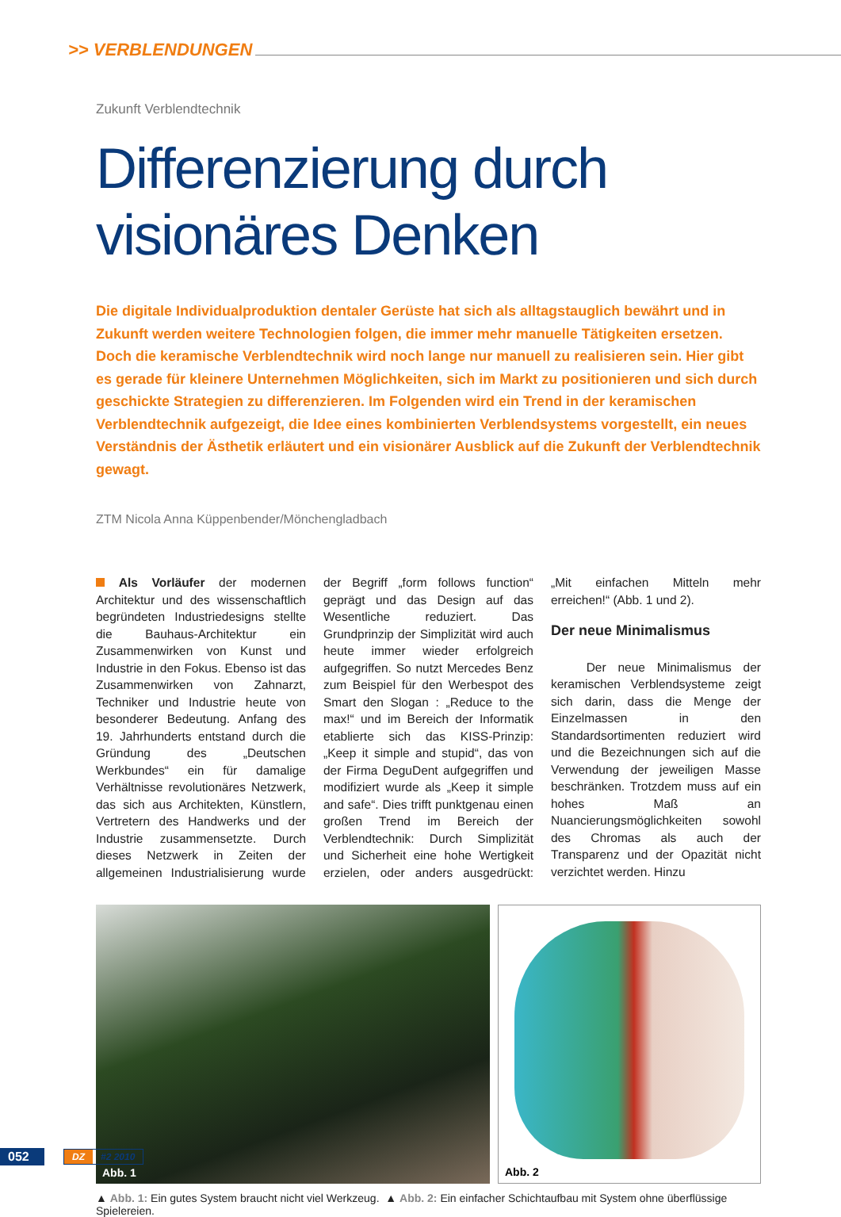>> VERBLENDUNGEN
Zukunft Verblendtechnik
Differenzierung durch visionäres Denken
Die digitale Individualproduktion dentaler Gerüste hat sich als alltagstauglich bewährt und in Zukunft werden weitere Technologien folgen, die immer mehr manuelle Tätigkeiten ersetzen. Doch die keramische Verblendtechnik wird noch lange nur manuell zu realisieren sein. Hier gibt es gerade für kleinere Unternehmen Möglichkeiten, sich im Markt zu positionieren und sich durch geschickte Strategien zu differenzieren. Im Folgenden wird ein Trend in der keramischen Verblendtechnik aufgezeigt, die Idee eines kombinierten Verblendsystems vorgestellt, ein neues Verständnis der Ästhetik erläutert und ein visionärer Ausblick auf die Zukunft der Verblendtechnik gewagt.
ZTM Nicola Anna Küppenbender/Mönchengladbach
Als Vorläufer der modernen Architektur und des wissenschaftlich begründeten Industriedesigns stellte die Bauhaus-Architektur ein Zusammenwirken von Kunst und Industrie in den Fokus. Ebenso ist das Zusammenwirken von Zahnarzt, Techniker und Industrie heute von besonderer Bedeutung. Anfang des 19. Jahrhunderts entstand durch die Gründung des „Deutschen Werkbundes“ ein für damalige Verhältnisse revolutionäres Netzwerk, das sich aus Architekten, Künstlern, Vertretern des Handwerks und der Industrie zusammensetzte. Durch dieses Netzwerk in Zeiten der allgemeinen Industrialisierung wurde der Begriff „form follows function“ geprägt und das Design auf das Wesentliche reduziert. Das Grundprinzip der Simplizität wird auch heute immer wieder erfolgreich aufgegriffen. So nutzt Mercedes Benz zum Beispiel für den Werbespot des Smart den Slogan : „Reduce to the max!“ und im Bereich der Informatik etablierte sich das KISS-Prinzip: „Keep it simple and stupid“, das von der Firma DeguDent aufgegriffen und modifiziert wurde als „Keep it simple and safe“. Dies trifft punktgenau einen großen Trend im Bereich der Verblendtechnik: Durch Simplizität und Sicherheit eine hohe Wertigkeit erzielen, oder anders ausgedrückt: „Mit einfachen Mitteln mehr erreichen!“ (Abb. 1 und 2).
Der neue Minimalismus
Der neue Minimalismus der keramischen Verblendsysteme zeigt sich darin, dass die Menge der Einzelmassen in den Standardsortimenten reduziert wird und die Bezeichnungen sich auf die Verwendung der jeweiligen Masse beschränken. Trotzdem muss auf ein hohes Maß an Nuancierungsmöglichkeiten sowohl des Chromas als auch der Transparenz und der Opazität nicht verzichtet werden. Hinzu
Abb. 1
Abb. 2
▲ Abb. 1: Ein gutes System braucht nicht viel Werkzeug. ▲ Abb. 2: Ein einfacher Schichtaufbau mit System ohne überflüssige Spielereien.
052
DZ #2 2010